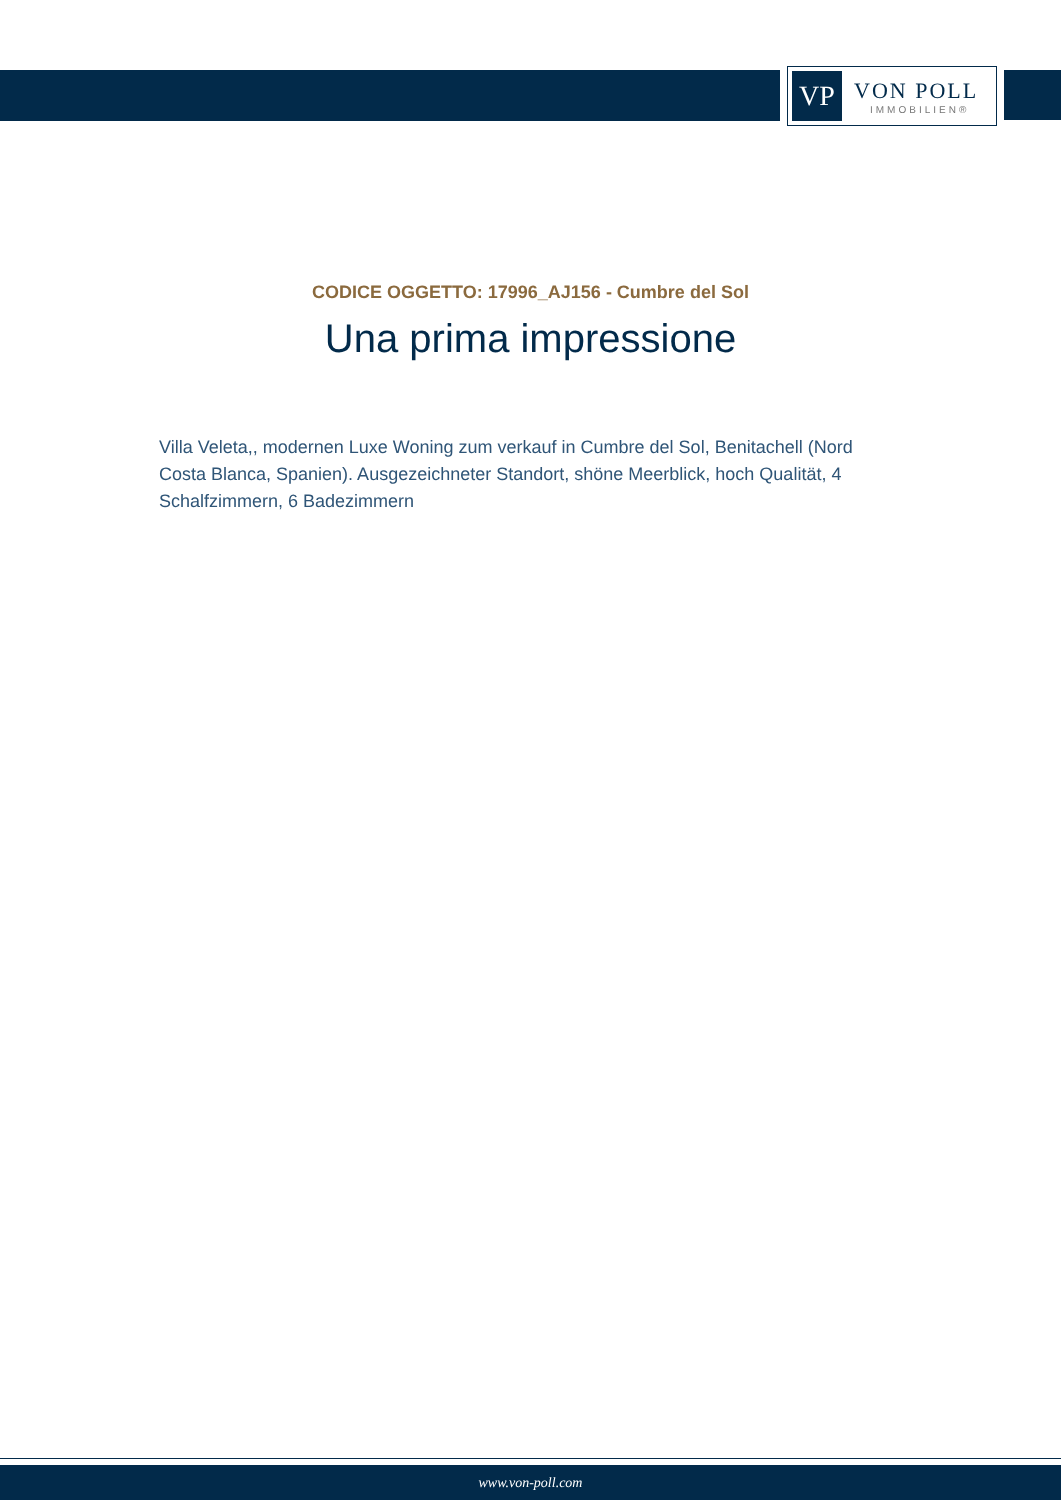VP
VON POLL
IMMOBILIEN®
CODICE OGGETTO: 17996_AJ156 - Cumbre del Sol
Una prima impressione
Villa Veleta,, modernen Luxe Woning zum verkauf in Cumbre del Sol, Benitachell (Nord Costa Blanca, Spanien). Ausgezeichneter Standort, shöne Meerblick, hoch Qualität, 4 Schalfzimmern, 6 Badezimmern
www.von-poll.com